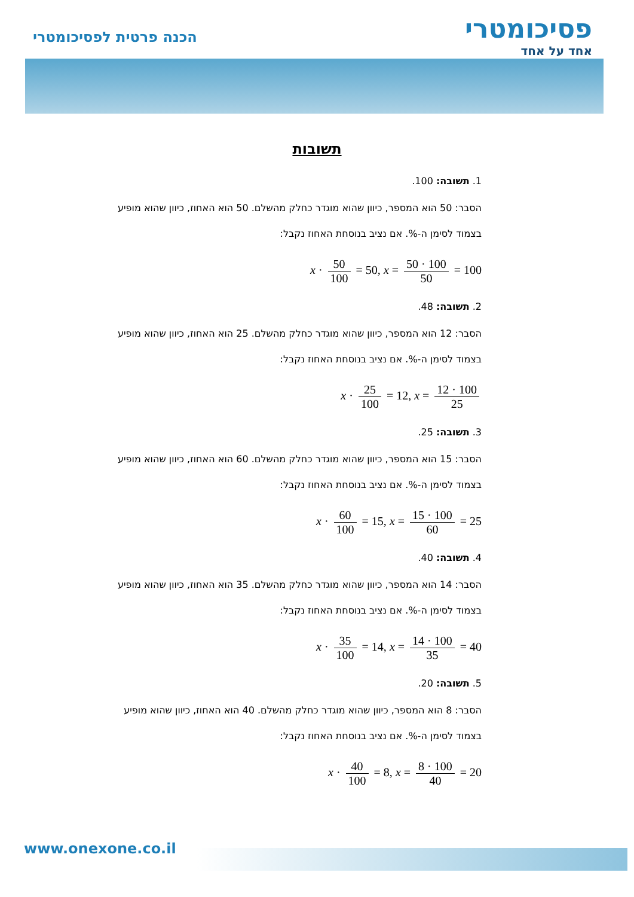פסיכומטרי
אחד על אחד
הכנה פרטית לפסיכומטרי
תשובות
1. תשובה: 100.
הסבר: 50 הוא המספר, כיוון שהוא מוגדר כחלק מהשלם. 50 הוא האחוז, כיוון שהוא מופיע בצמוד לסימן ה-%. אם נציב בנוסחת האחוז נקבל:
x · 50 100 = 50, x = 50 · 100 50 = 100
2. תשובה: 48.
הסבר: 12 הוא המספר, כיוון שהוא מוגדר כחלק מהשלם. 25 הוא האחוז, כיוון שהוא מופיע בצמוד לסימן ה-%. אם נציב בנוסחת האחוז נקבל:
x · 25 100 = 12, x = 12 · 100 25
3. תשובה: 25.
הסבר: 15 הוא המספר, כיוון שהוא מוגדר כחלק מהשלם. 60 הוא האחוז, כיוון שהוא מופיע בצמוד לסימן ה-%. אם נציב בנוסחת האחוז נקבל:
x · 60 100 = 15, x = 15 · 100 60 = 25
4. תשובה: 40.
הסבר: 14 הוא המספר, כיוון שהוא מוגדר כחלק מהשלם. 35 הוא האחוז, כיוון שהוא מופיע בצמוד לסימן ה-%. אם נציב בנוסחת האחוז נקבל:
x · 35 100 = 14, x = 14 · 100 35 = 40
5. תשובה: 20.
הסבר: 8 הוא המספר, כיוון שהוא מוגדר כחלק מהשלם. 40 הוא האחוז, כיוון שהוא מופיע בצמוד לסימן ה-%. אם נציב בנוסחת האחוז נקבל:
x · 40 100 = 8, x = 8 · 100 40 = 20
www.onexone.co.il